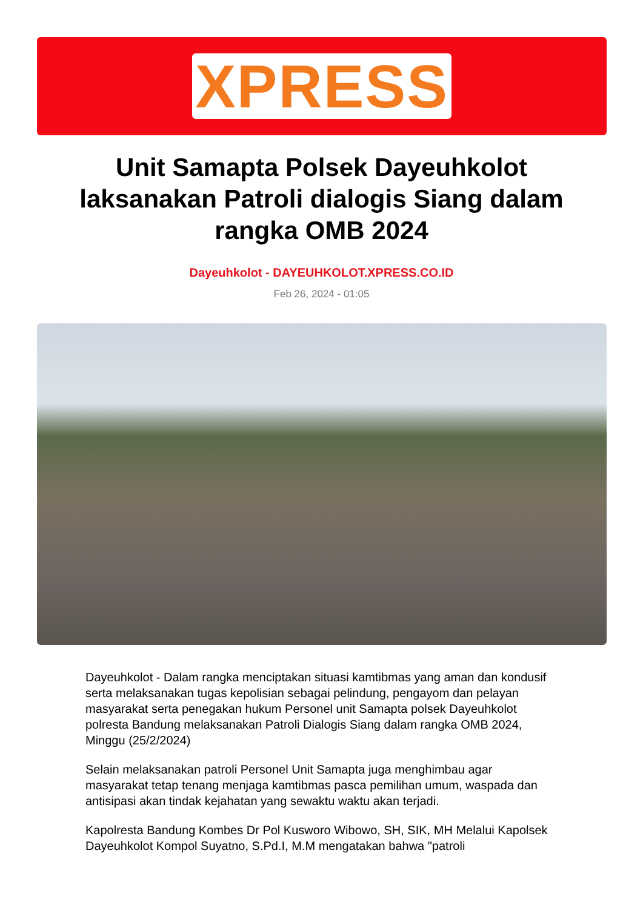XPRESS
Unit Samapta Polsek Dayeuhkolot laksanakan Patroli dialogis Siang dalam rangka OMB 2024
Dayeuhkolot - DAYEUHKOLOT.XPRESS.CO.ID
Feb 26, 2024 - 01:05
Dayeuhkolot - Dalam rangka menciptakan situasi kamtibmas yang aman dan kondusif serta melaksanakan tugas kepolisian sebagai pelindung, pengayom dan pelayan masyarakat serta penegakan hukum Personel unit Samapta polsek Dayeuhkolot polresta Bandung melaksanakan Patroli Dialogis Siang dalam rangka OMB 2024, Minggu (25/2/2024)
Selain melaksanakan patroli Personel Unit Samapta juga menghimbau agar masyarakat tetap tenang menjaga kamtibmas pasca pemilihan umum, waspada dan antisipasi akan tindak kejahatan yang sewaktu waktu akan terjadi.
Kapolresta Bandung Kombes Dr Pol Kusworo Wibowo, SH, SIK, MH Melalui Kapolsek Dayeuhkolot Kompol Suyatno, S.Pd.I, M.M mengatakan bahwa "patroli